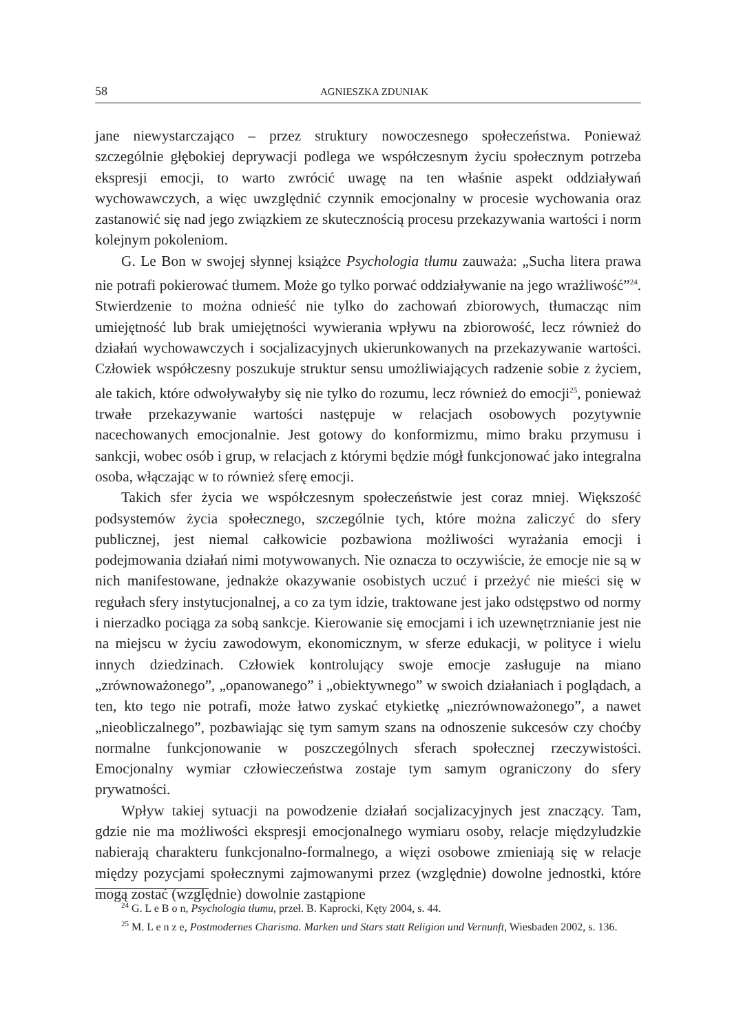58 AGNIESZKA ZDUNIAK
jane niewystarczająco – przez struktury nowoczesnego społeczeństwa. Ponieważ szczególnie głębokiej deprywacji podlega we współczesnym życiu społecznym potrzeba ekspresji emocji, to warto zwrócić uwagę na ten właśnie aspekt oddziaływań wychowawczych, a więc uwzględnić czynnik emocjonalny w procesie wychowania oraz zastanowić się nad jego związkiem ze skutecznością procesu przekazywania wartości i norm kolejnym pokoleniom.
G. Le Bon w swojej słynnej książce Psychologia tłumu zauważa: „Sucha litera prawa nie potrafi pokierować tłumem. Może go tylko porwać oddziaływanie na jego wrażliwość”<sup>24</sup>. Stwierdzenie to można odnieść nie tylko do zachowań zbiorowych, tłumacząc nim umiejętność lub brak umiejętności wywierania wpływu na zbiorowość, lecz również do działań wychowawczych i socjalizacyjnych ukierunkowanych na przekazywanie wartości. Człowiek współczesny poszukuje struktur sensu umożliwiających radzenie sobie z życiem, ale takich, które odwoływałyby się nie tylko do rozumu, lecz również do emocji<sup>25</sup>, ponieważ trwałe przekazywanie wartości następuje w relacjach osobowych pozytywnie nacechowanych emocjonalnie. Jest gotowy do konformizmu, mimo braku przymusu i sankcji, wobec osób i grup, w relacjach z którymi będzie mógł funkcjonować jako integralna osoba, włączając w to również sferę emocji.
Takich sfer życia we współczesnym społeczeństwie jest coraz mniej. Większość podsystemów życia społecznego, szczególnie tych, które można zaliczyć do sfery publicznej, jest niemal całkowicie pozbawiona możliwości wyrażania emocji i podejmowania działań nimi motywowanych. Nie oznacza to oczywiście, że emocje nie są w nich manifestowane, jednakże okazywanie osobistych uczuć i przeżyć nie mieści się w regułach sfery instytucjonalnej, a co za tym idzie, traktowane jest jako odstępstwo od normy i nierzadko pociąga za sobą sankcje. Kierowanie się emocjami i ich uzewnętrznianie jest nie na miejscu w życiu zawodowym, ekonomicznym, w sferze edukacji, w polityce i wielu innych dziedzinach. Człowiek kontrolujący swoje emocje zasługuje na miano „zrównoważonego”, „opanowanego” i „obiektywnego” w swoich działaniach i poglądach, a ten, kto tego nie potrafi, może łatwo zyskać etykietkę „niezrównoważonego”, a nawet „nieobliczalnego”, pozbawiając się tym samym szans na odnoszenie sukcesów czy choćby normalne funkcjonowanie w poszczególnych sferach społecznej rzeczywistości. Emocjonalny wymiar człowieczeństwa zostaje tym samym ograniczony do sfery prywatności.
Wpływ takiej sytuacji na powodzenie działań socjalizacyjnych jest znaczący. Tam, gdzie nie ma możliwości ekspresji emocjonalnego wymiaru osoby, relacje międzyludzkie nabierają charakteru funkcjonalno-formalnego, a więzi osobowe zmieniają się w relacje między pozycjami społecznymi zajmowanymi przez (względnie) dowolne jednostki, które mogą zostać (względnie) dowolnie zastąpione
<sup>24</sup> G. L e B o n, Psychologia tłumu, przeł. B. Kaprocki, Kęty 2004, s. 44.
<sup>25</sup> M. L e n z e, Postmodernes Charisma. Marken und Stars statt Religion und Vernunft, Wiesbaden 2002, s. 136.